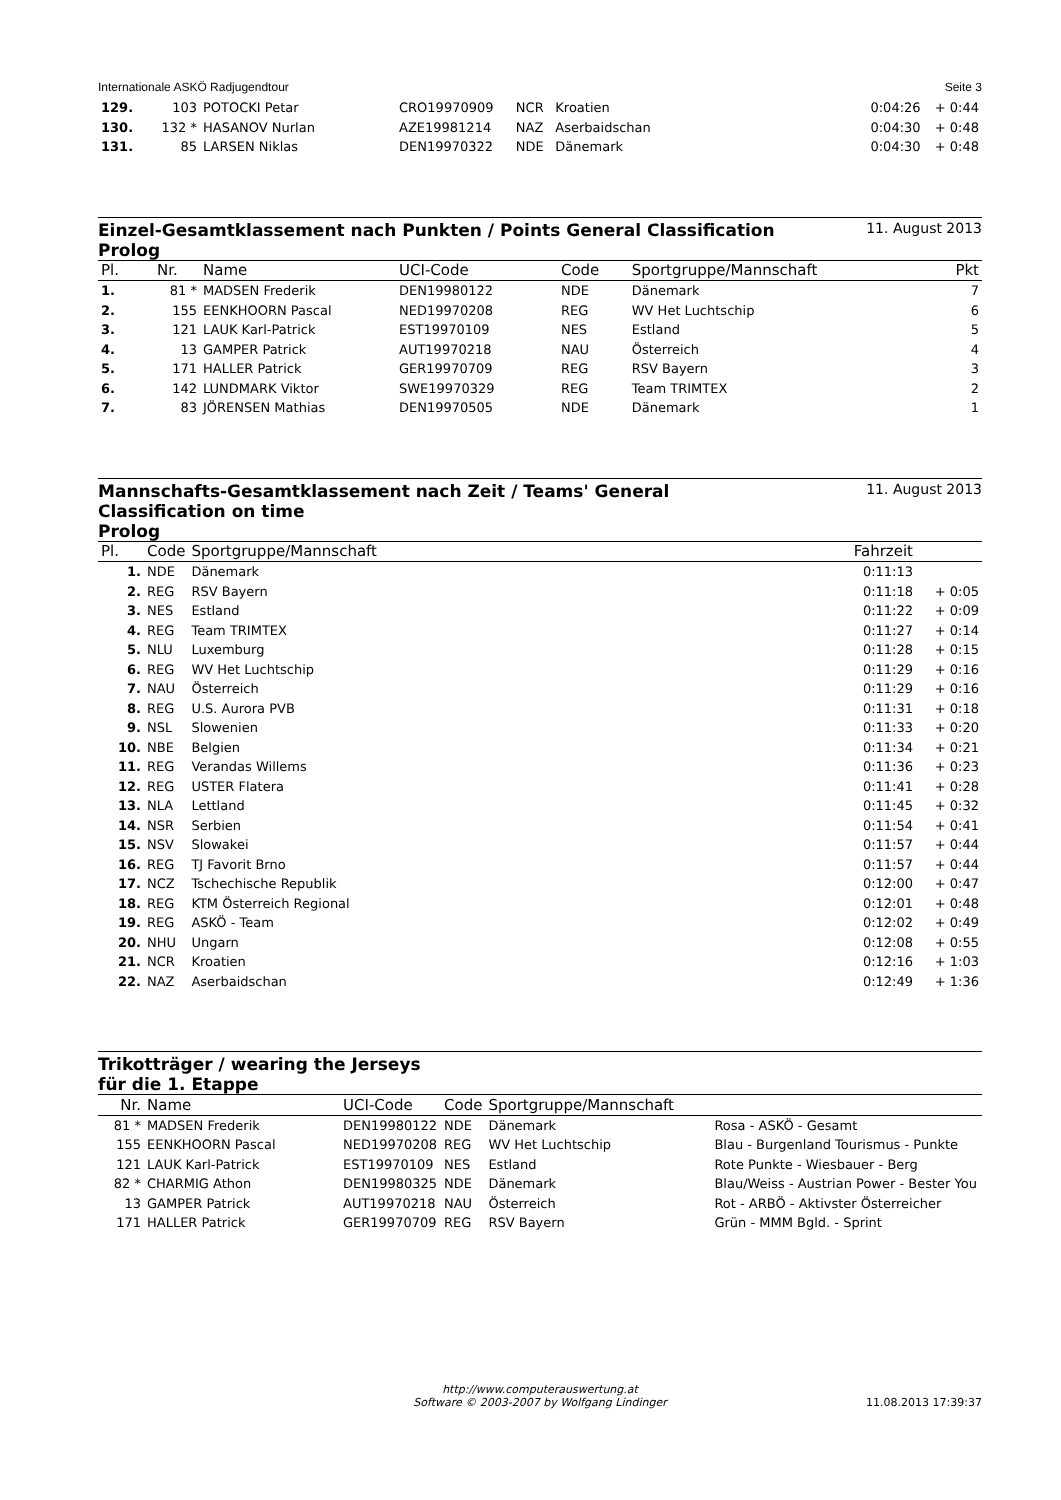Internationale ASKÖ Radjugendtour Seite 3
| 129. | 103 | POTOCKI Petar | CRO19970909 | NCR | Kroatien | 0:04:26 | + 0:44 |
| 130. | 132 * | HASANOV Nurlan | AZE19981214 | NAZ | Aserbaidschan | 0:04:30 | + 0:48 |
| 131. | 85 | LARSEN Niklas | DEN19970322 | NDE | Dänemark | 0:04:30 | + 0:48 |
Einzel-Gesamtklassement nach Punkten / Points General Classification
Prolog
11. August 2013
| Pl. | Nr. | Name | UCI-Code | Code | Sportgruppe/Mannschaft | Pkt |
| --- | --- | --- | --- | --- | --- | --- |
| 1. | 81 * | MADSEN Frederik | DEN19980122 | NDE | Dänemark | 7 |
| 2. | 155 | EENKHOORN Pascal | NED19970208 | REG | WV Het Luchtschip | 6 |
| 3. | 121 | LAUK Karl-Patrick | EST19970109 | NES | Estland | 5 |
| 4. | 13 | GAMPER Patrick | AUT19970218 | NAU | Österreich | 4 |
| 5. | 171 | HALLER Patrick | GER19970709 | REG | RSV Bayern | 3 |
| 6. | 142 | LUNDMARK Viktor | SWE19970329 | REG | Team TRIMTEX | 2 |
| 7. | 83 | JÖRENSEN Mathias | DEN19970505 | NDE | Dänemark | 1 |
Mannschafts-Gesamtklassement nach Zeit / Teams' General Classification on time
Prolog
11. August 2013
| Pl. | Code | Sportgruppe/Mannschaft | Fahrzeit | |
| --- | --- | --- | --- | --- |
| 1. | NDE | Dänemark | 0:11:13 | |
| 2. | REG | RSV Bayern | 0:11:18 | + 0:05 |
| 3. | NES | Estland | 0:11:22 | + 0:09 |
| 4. | REG | Team TRIMTEX | 0:11:27 | + 0:14 |
| 5. | NLU | Luxemburg | 0:11:28 | + 0:15 |
| 6. | REG | WV Het Luchtschip | 0:11:29 | + 0:16 |
| 7. | NAU | Österreich | 0:11:29 | + 0:16 |
| 8. | REG | U.S. Aurora PVB | 0:11:31 | + 0:18 |
| 9. | NSL | Slowenien | 0:11:33 | + 0:20 |
| 10. | NBE | Belgien | 0:11:34 | + 0:21 |
| 11. | REG | Verandas Willems | 0:11:36 | + 0:23 |
| 12. | REG | USTER Flatera | 0:11:41 | + 0:28 |
| 13. | NLA | Lettland | 0:11:45 | + 0:32 |
| 14. | NSR | Serbien | 0:11:54 | + 0:41 |
| 15. | NSV | Slowakei | 0:11:57 | + 0:44 |
| 16. | REG | TJ Favorit Brno | 0:11:57 | + 0:44 |
| 17. | NCZ | Tschechische Republik | 0:12:00 | + 0:47 |
| 18. | REG | KTM Österreich Regional | 0:12:01 | + 0:48 |
| 19. | REG | ASKÖ - Team | 0:12:02 | + 0:49 |
| 20. | NHU | Ungarn | 0:12:08 | + 0:55 |
| 21. | NCR | Kroatien | 0:12:16 | + 1:03 |
| 22. | NAZ | Aserbaidschan | 0:12:49 | + 1:36 |
Trikotträger / wearing the Jerseys
für die 1. Etappe
| Nr. | Name | UCI-Code | Code | Sportgruppe/Mannschaft | |
| --- | --- | --- | --- | --- | --- |
| 81 * | MADSEN Frederik | DEN19980122 | NDE | Dänemark | Rosa - ASKÖ - Gesamt |
| 155 | EENKHOORN Pascal | NED19970208 | REG | WV Het Luchtschip | Blau - Burgenland Tourismus - Punkte |
| 121 | LAUK Karl-Patrick | EST19970109 | NES | Estland | Rote Punkte - Wiesbauer - Berg |
| 82 * | CHARMIG Athon | DEN19980325 | NDE | Dänemark | Blau/Weiss - Austrian Power - Bester You |
| 13 | GAMPER Patrick | AUT19970218 | NAU | Österreich | Rot - ARBÖ - Aktivster Österreicher |
| 171 | HALLER Patrick | GER19970709 | REG | RSV Bayern | Grün - MMM Bgld. - Sprint |
http://www.computerauswertung.at
Software © 2003-2007 by Wolfgang Lindinger
11.08.2013 17:39:37